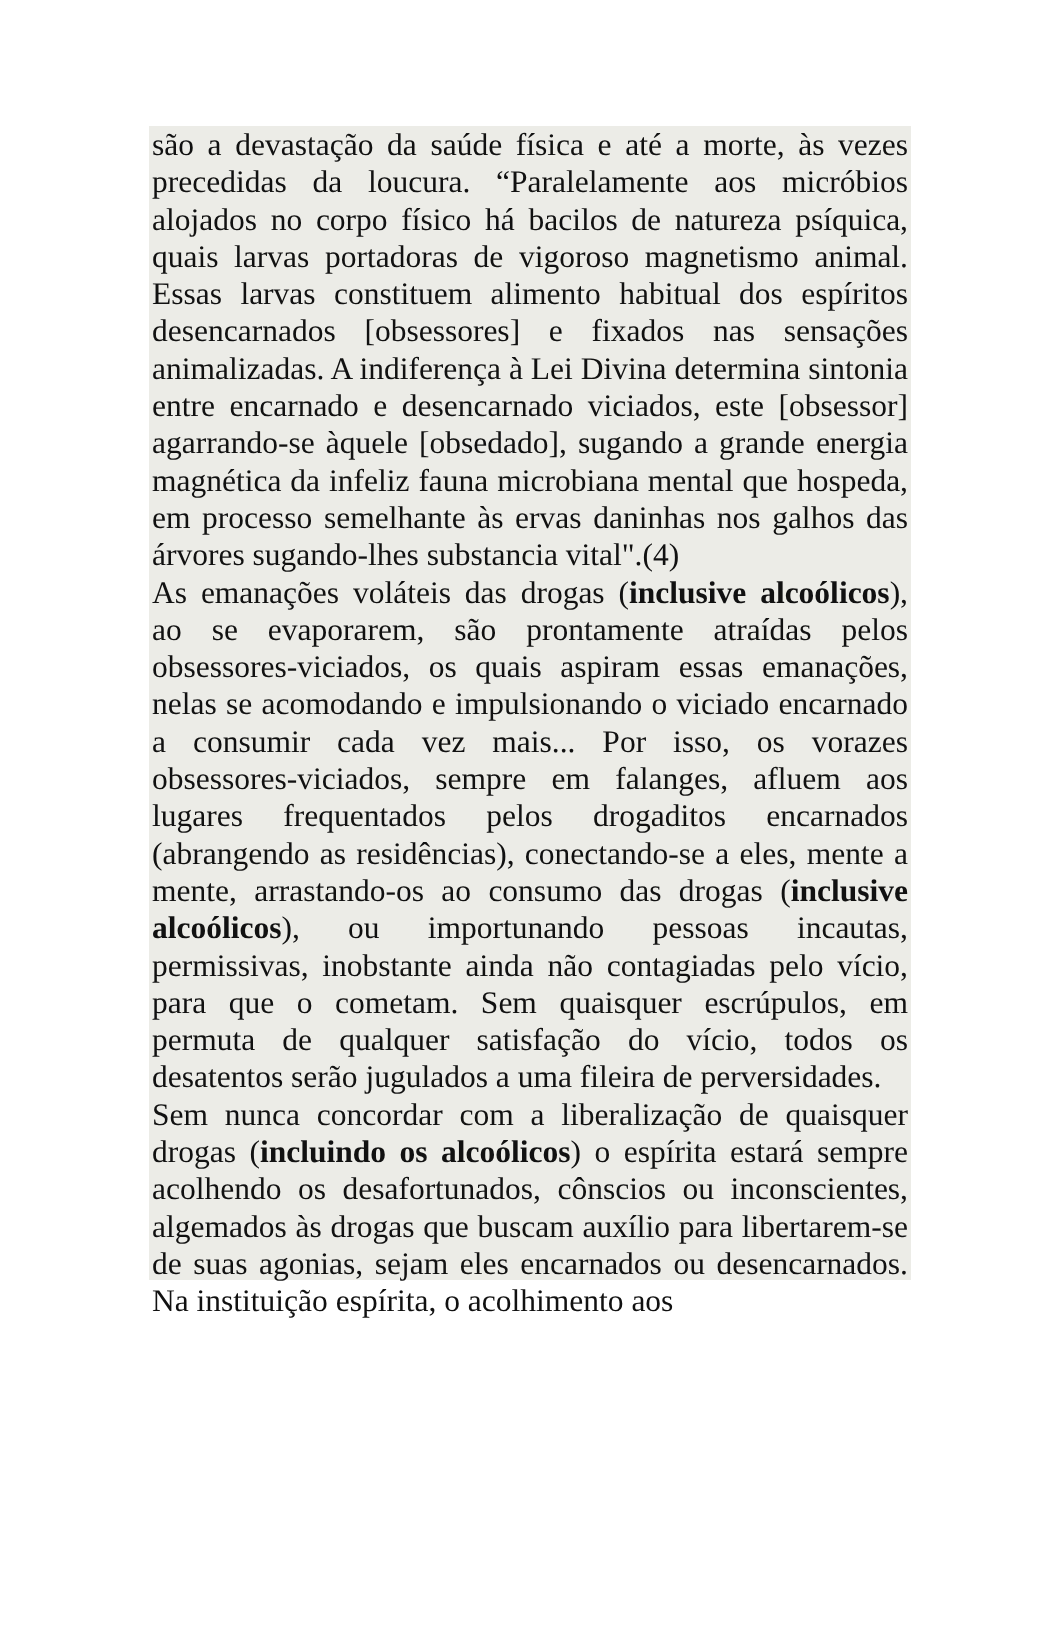são a devastação da saúde física e até a morte, às vezes precedidas da loucura. “Paralelamente aos micróbios alojados no corpo físico há bacilos de natureza psíquica, quais larvas portadoras de vigoroso magnetismo animal. Essas larvas constituem alimento habitual dos espíritos desencarnados [obsessores] e fixados nas sensações animalizadas. A indiferença à Lei Divina determina sintonia entre encarnado e desencarnado viciados, este [obsessor] agarrando-se àquele [obsedado], sugando a grande energia magnética da infeliz fauna microbiana mental que hospeda, em processo semelhante às ervas daninhas nos galhos das árvores sugando-lhes substancia vital".(4)
As emanações voláteis das drogas (inclusive alcoólicos), ao se evaporarem, são prontamente atraídas pelos obsessores-viciados, os quais aspiram essas emanações, nelas se acomodando e impulsionando o viciado encarnado a consumir cada vez mais... Por isso, os vorazes obsessores-viciados, sempre em falanges, afluem aos lugares frequentados pelos drogaditos encarnados (abrangendo as residências), conectando-se a eles, mente a mente, arrastando-os ao consumo das drogas (inclusive alcoólicos), ou importunando pessoas incautas, permissivas, inobstante ainda não contagiadas pelo vício, para que o cometam. Sem quaisquer escrúpulos, em permuta de qualquer satisfação do vício, todos os desatentos serão jugulados a uma fileira de perversidades.
Sem nunca concordar com a liberalização de quaisquer drogas (incluindo os alcoólicos) o espírita estará sempre acolhendo os desafortunados, cônscios ou inconscientes, algemados às drogas que buscam auxílio para libertarem-se de suas agonias, sejam eles encarnados ou desencarnados. Na instituição espírita, o acolhimento aos